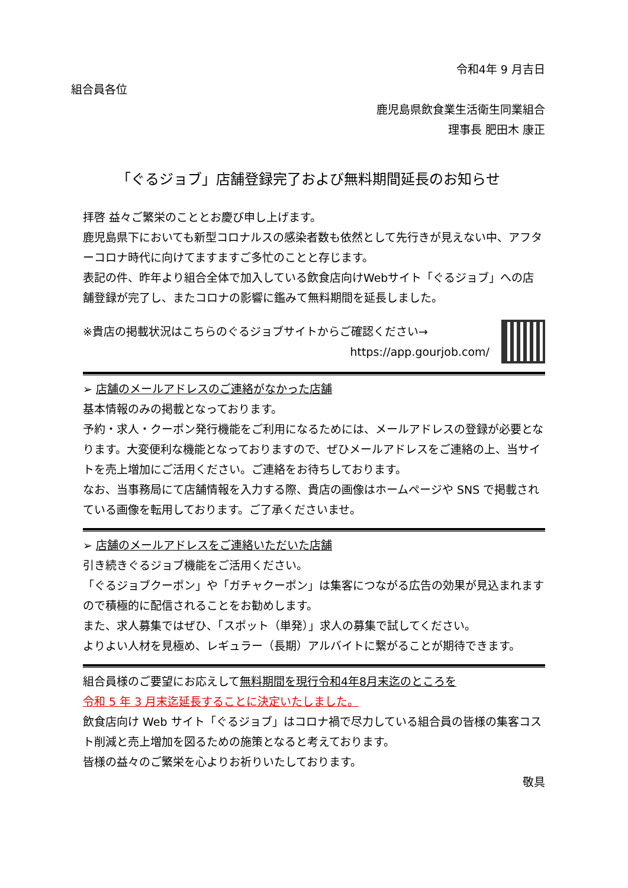令和4年 9 月吉日
組合員各位
鹿児島県飲食業生活衛生同業組合
理事長 肥田木 康正
「ぐるジョブ」店舗登録完了および無料期間延長のお知らせ
拝啓 益々ご繁栄のこととお慶び申し上げます。
鹿児島県下においても新型コロナルスの感染者数も依然として先行きが見えない中、アフターコロナ時代に向けてますますご多忙のことと存じます。
表記の件、昨年より組合全体で加入している飲食店向けWebサイト「ぐるジョブ」への店舗登録が完了し、またコロナの影響に鑑みて無料期間を延長しました。
※貴店の掲載状況はこちらのぐるジョブサイトからご確認ください→
https://app.gourjob.com/
➢ 店舗のメールアドレスのご連絡がなかった店舗
基本情報のみの掲載となっております。
予約・求人・クーポン発行機能をご利用になるためには、メールアドレスの登録が必要となります。大変便利な機能となっておりますので、ぜひメールアドレスをご連絡の上、当サイトを売上増加にご活用ください。ご連絡をお待ちしております。
なお、当事務局にて店舗情報を入力する際、貴店の画像はホームページや SNS で掲載されている画像を転用しております。ご了承くださいませ。
➢ 店舗のメールアドレスをご連絡いただいた店舗
引き続きぐるジョブ機能をご活用ください。
「ぐるジョブクーポン」や「ガチャクーポン」は集客につながる広告の効果が見込まれますので積極的に配信されることをお勧めします。
また、求人募集ではぜひ、「スポット（単発）」求人の募集で試してください。
よりよい人材を見極め、レギュラー（長期）アルバイトに繋がることが期待できます。
組合員様のご要望にお応えして無料期間を現行令和4年8月末迄のところを
令和 5 年 3 月末迄延長することに決定いたしました。
飲食店向け Web サイト「ぐるジョブ」はコロナ禍で尽力している組合員の皆様の集客コスト削減と売上増加を図るための施策となると考えております。
皆様の益々のご繁栄を心よりお祈りいたしております。
敬具